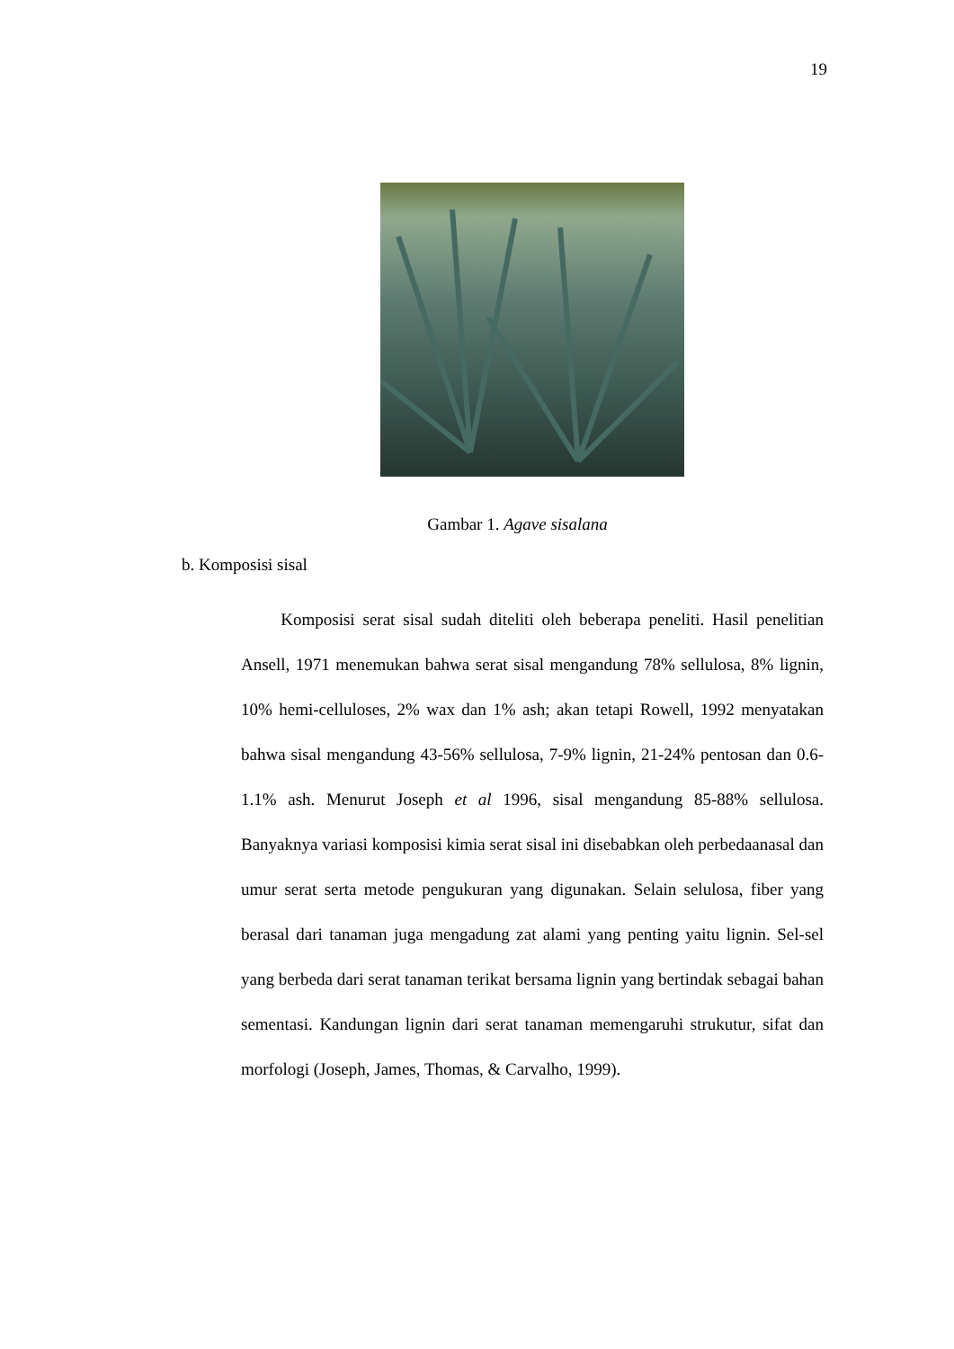19
Gambar 1. Agave sisalana
b. Komposisi sisal
Komposisi serat sisal sudah diteliti oleh beberapa peneliti. Hasil penelitian Ansell, 1971 menemukan bahwa serat sisal mengandung 78% sellulosa, 8% lignin, 10% hemi-celluloses, 2% wax dan 1% ash; akan tetapi Rowell, 1992 menyatakan bahwa sisal mengandung 43-56% sellulosa, 7-9% lignin, 21-24% pentosan dan 0.6-1.1% ash. Menurut Joseph et al 1996, sisal mengandung 85-88% sellulosa. Banyaknya variasi komposisi kimia serat sisal ini disebabkan oleh perbedaanasal dan umur serat serta metode pengukuran yang digunakan. Selain selulosa, fiber yang berasal dari tanaman juga mengadung zat alami yang penting yaitu lignin. Sel-sel yang berbeda dari serat tanaman terikat bersama lignin yang bertindak sebagai bahan sementasi. Kandungan lignin dari serat tanaman memengaruhi strukutur, sifat dan morfologi (Joseph, James, Thomas, & Carvalho, 1999).